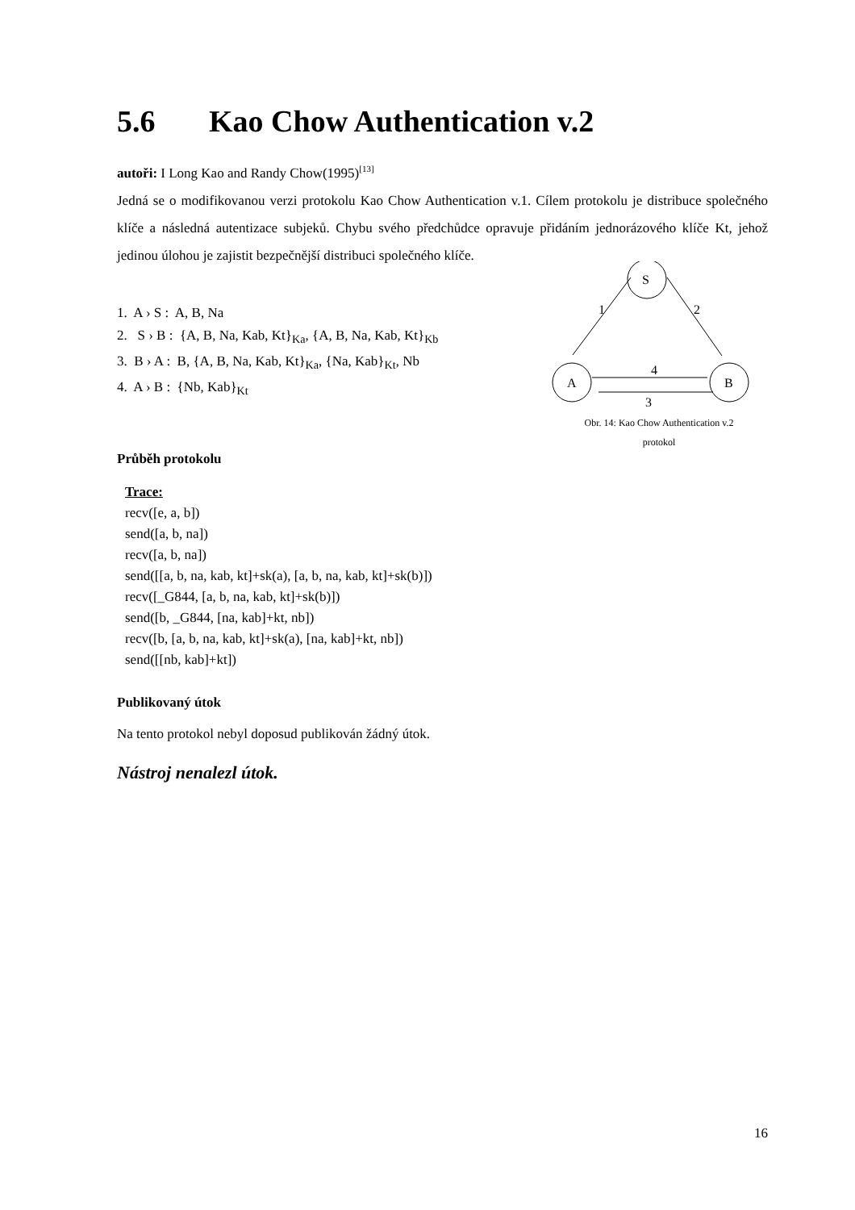5.6 Kao Chow Authentication v.2
autoři: I Long Kao and Randy Chow(1995)<sup>[13]</sup>
Jedná se o modifikovanou verzi protokolu Kao Chow Authentication v.1. Cílem protokolu je distribuce společného klíče a následná autentizace subjeků. Chybu svého předchůdce opravuje přidáním jednorázového klíče Kt, jehož jedinou úlohou je zajistit bezpečnější distribuci společného klíče.
1. A › S : A, B, Na
2. S › B : {A, B, Na, Kab, Kt}<sub>Ka</sub>, {A, B, Na, Kab, Kt}<sub>Kb</sub>
3. B › A : B, {A, B, Na, Kab, Kt}<sub>Ka</sub>, {Na, Kab}<sub>Kt</sub>, Nb
4. A › B : {Nb, Kab}<sub>Kt</sub>
Průběh protokolu
S
A
B
1
2
4
3
Obr. 14: Kao Chow Authentication v.2
protokol
Trace:
recv([e, a, b])
send([a, b, na])
recv([a, b, na])
send([[a, b, na, kab, kt]+sk(a), [a, b, na, kab, kt]+sk(b)])
recv([_G844, [a, b, na, kab, kt]+sk(b)])
send([b, _G844, [na, kab]+kt, nb])
recv([b, [a, b, na, kab, kt]+sk(a), [na, kab]+kt, nb])
send([[nb, kab]+kt])
Publikovaný útok
Na tento protokol nebyl doposud publikován žádný útok.
Nástroj nenalezl útok.
16